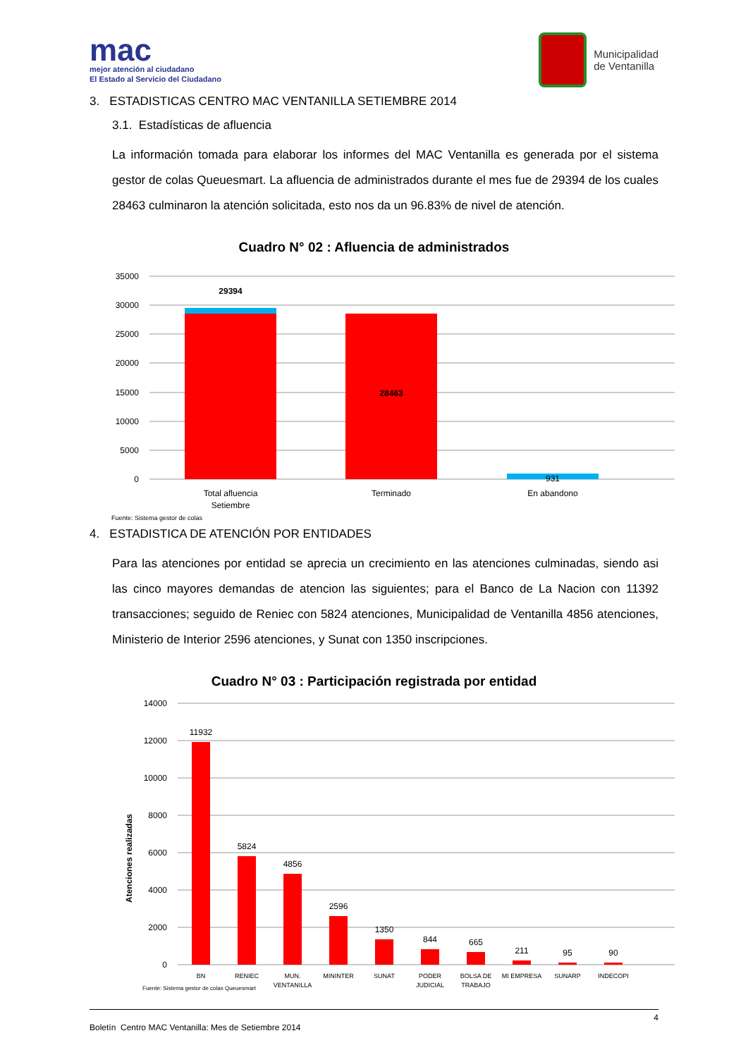mac
mejor atención al ciudadano
El Estado al Servicio del Ciudadano
Municipalidad
de Ventanilla
3. ESTADISTICAS CENTRO MAC VENTANILLA SETIEMBRE 2014
3.1. Estadísticas de afluencia
La información tomada para elaborar los informes del MAC Ventanilla es generada por el sistema gestor de colas Queuesmart. La afluencia de administrados durante el mes fue de 29394 de los cuales 28463 culminaron la atención solicitada, esto nos da un 96.83% de nivel de atención.
Cuadro N° 02 : Afluencia de administrados
35000
30000
25000
20000
15000
10000
5000
0
29394
28463
931
Total afluencia
Setiembre
Terminado
En abandono
Fuente: Sistema gestor de colas
4. ESTADISTICA DE ATENCIÓN POR ENTIDADES
Para las atenciones por entidad se aprecia un crecimiento en las atenciones culminadas, siendo asi las cinco mayores demandas de atencion las siguientes; para el Banco de La Nacion con 11392 transacciones; seguido de Reniec con 5824 atenciones, Municipalidad de Ventanilla 4856 atenciones, Ministerio de Interior 2596 atenciones, y Sunat con 1350 inscripciones.
Cuadro N° 03 : Participación registrada por entidad
Atenciones realizadas
14000
12000
10000
8000
6000
4000
2000
0
11932
5824
4856
2596
1350
844
665
211
95
90
BN
RENIEC
MUN.
VENTANILLA
MININTER
SUNAT
PODER
JUDICIAL
BOLSA DE
TRABAJO
MI EMPRESA
SUNARP
INDECOPI
Fuente: Sistema gestor de colas Queuesmart
4
Boletín Centro MAC Ventanilla: Mes de Setiembre 2014